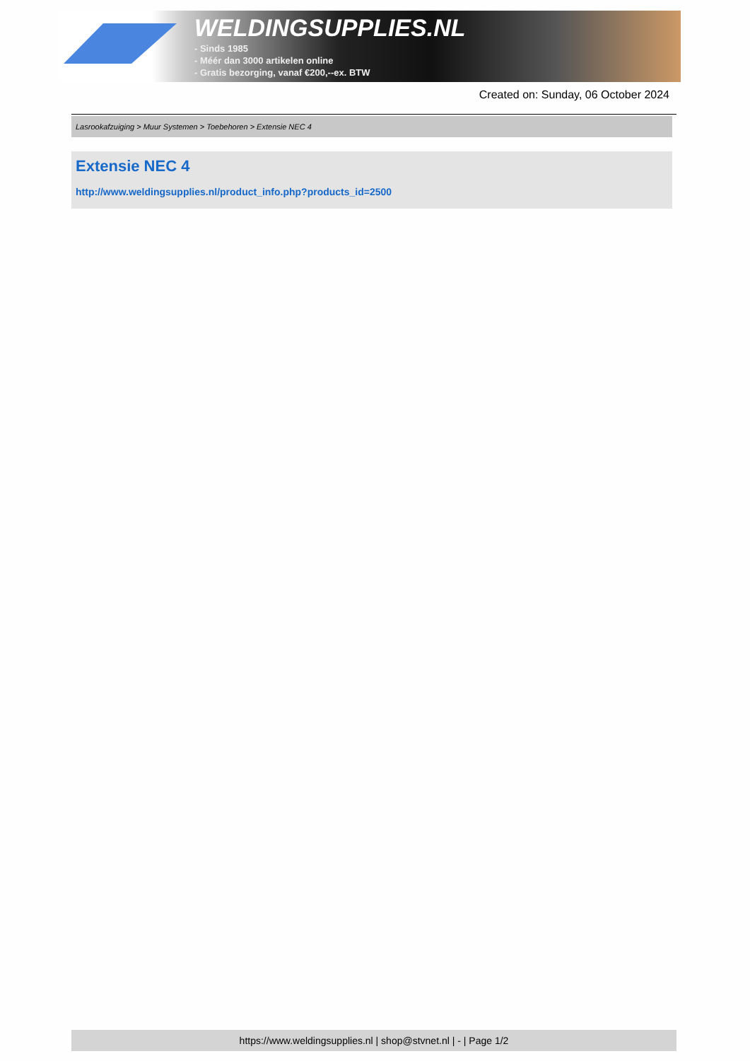WELDINGSUPPLIES.NL
- Sinds 1985
- Méér dan 3000 artikelen online
- Gratis bezorging, vanaf €200,--ex. BTW
Created on: Sunday, 06 October 2024
Lasrookafzuiging > Muur Systemen > Toebehoren > Extensie NEC 4
Extensie NEC 4
http://www.weldingsupplies.nl/product_info.php?products_id=2500
https://www.weldingsupplies.nl | shop@stvnet.nl | - | Page 1/2